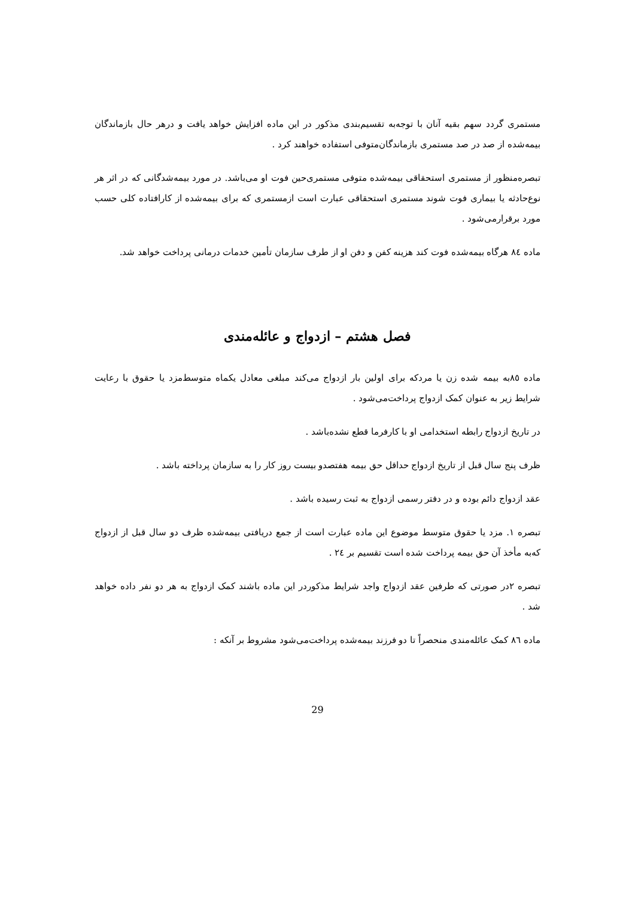مستمری گردد سهم بقیه آنان با توجه‌به تقسیم‌بندی مذکور در این ماده افزایش خواهد یافت و درهر حال بازماندگان بیمه‌شده از صد در صد مستمری بازماندگان‌متوفی استفاده خواهند کرد .
تبصره‌منظور از مستمری استحقاقی بیمه‌شده متوفی مستمری‌حین فوت او می‌باشد. در مورد بیمه‌شدگانی که در اثر هر نوع‌حادثه یا بیماری فوت شوند مستمری استحقاقی عبارت است ازمستمری که برای بیمه‌شده از کارافتاده کلی حسب مورد برقرارمی‌شود .
ماده ٨٤ هرگاه بیمه‌شده فوت کند هزینه کفن و دفن او از طرف سازمان تأمین خدمات درمانی پرداخت خواهد شد.
فصل هشتم – ازدواج و عائله‌مندی
ماده ٨٥به بیمه شده زن یا مردکه برای اولین بار ازدواج می‌کند مبلغی معادل یکماه متوسط‌مزد یا حقوق با رعایت شرایط زیر به عنوان کمک ازدواج پرداخت‌می‌شود .
در تاریخ ازدواج رابطه استخدامی او با کارفرما قطع نشده‌باشد .
ظرف پنج سال قبل از تاریخ ازدواج حداقل حق بیمه هفتصدو بیست روز کار را به سازمان پرداخته باشد .
عقد ازدواج دائم بوده و در دفتر رسمی ازدواج به ثبت رسیده باشد .
تبصره ١. مزد یا حقوق متوسط موضوع این ماده عبارت است از جمع دریافتی بیمه‌شده ظرف دو سال قبل از ازدواج که‌به مأخذ آن حق بیمه پرداخت شده است تقسیم بر ٢٤ .
تبصره ٢در صورتی که طرفین عقد ازدواج واجد شرایط مذکوردر این ماده باشند کمک ازدواج به هر دو نفر داده خواهد شد .
ماده ٨٦ کمک عائله‌مندی منحصراً تا دو فرزند بیمه‌شده پرداخت‌می‌شود مشروط بر آنکه :
29